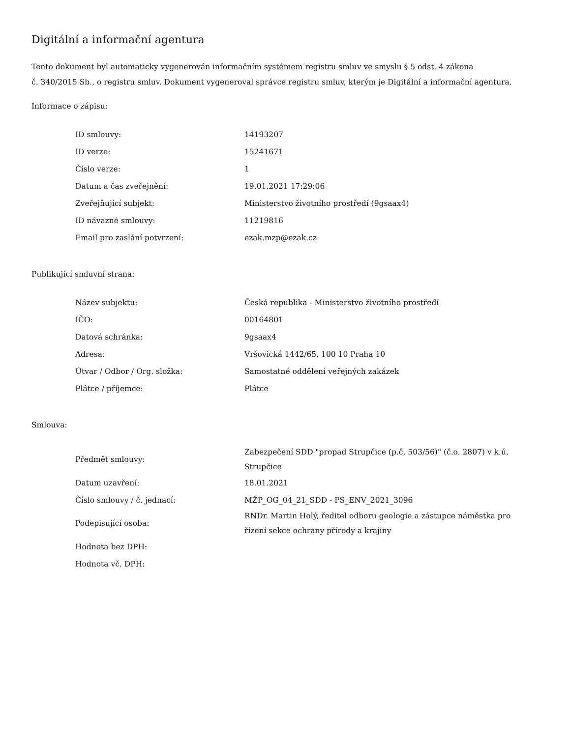Digitální a informační agentura
Tento dokument byl automaticky vygenerován informačním systémem registru smluv ve smyslu § 5 odst. 4 zákona
č. 340/2015 Sb., o registru smluv. Dokument vygeneroval správce registru smluv, kterým je Digitální a informační agentura.
Informace o zápisu:
| ID smlouvy: | 14193207 |
| ID verze: | 15241671 |
| Číslo verze: | 1 |
| Datum a čas zveřejnění: | 19.01.2021 17:29:06 |
| Zveřejňující subjekt: | Ministerstvo životního prostředí (9gsaax4) |
| ID návazné smlouvy: | 11219816 |
| Email pro zaslání potvrzení: | ezak.mzp@ezak.cz |
Publikující smluvní strana:
| Název subjektu: | Česká republika - Ministerstvo životního prostředí |
| IČO: | 00164801 |
| Datová schránka: | 9gsaax4 |
| Adresa: | Vršovická 1442/65, 100 10 Praha 10 |
| Útvar / Odbor / Org. složka: | Samostatné oddělení veřejných zakázek |
| Plátce / příjemce: | Plátce |
Smlouva:
| Předmět smlouvy: | Zabezpečení SDD "propad Strupčice (p.č. 503/56)" (č.o. 2807) v k.ú. Strupčice |
| Datum uzavření: | 18.01.2021 |
| Číslo smlouvy / č. jednací: | MŽP_OG_04_21_SDD - PS_ENV_2021_3096 |
| Podepisující osoba: | RNDr. Martin Holý, ředitel odboru geologie a zástupce náměstka pro řízení sekce ochrany přírody a krajiny |
| Hodnota bez DPH: | |
| Hodnota vč. DPH: | |